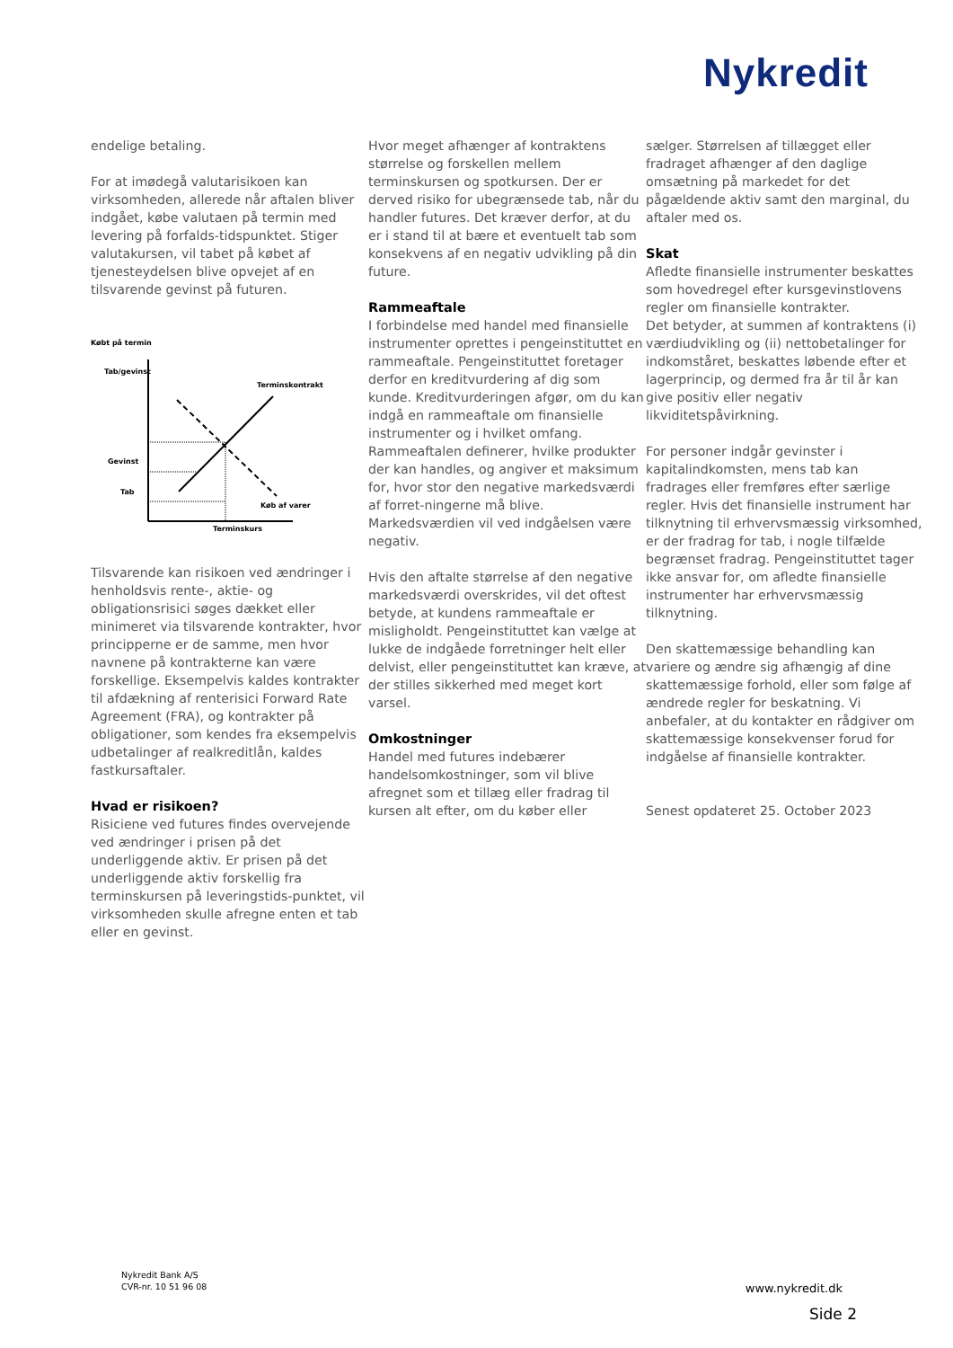Nykredit
endelige betaling.
For at imødegå valutarisikoen kan virksomheden, allerede når aftalen bliver indgået, købe valutaen på termin med levering på forfalds-tidspunktet. Stiger valutakursen, vil tabet på købet af tjenesteydelsen blive opvejet af en tilsvarende gevinst på futuren.
Købt på termin
Tab/gevinst
Terminskontrakt
Gevinst
Tab
Køb af varer
Terminskurs
Tilsvarende kan risikoen ved ændringer i henholdsvis rente-, aktie- og obligationsrisici søges dækket eller minimeret via tilsvarende kontrakter, hvor principperne er de samme, men hvor navnene på kontrakterne kan være forskellige. Eksempelvis kaldes kontrakter til afdækning af renterisici Forward Rate Agreement (FRA), og kontrakter på obligationer, som kendes fra eksempelvis udbetalinger af realkreditlån, kaldes fastkursaftaler.
Hvad er risikoen?
Risiciene ved futures findes overvejende ved ændringer i prisen på det underliggende aktiv. Er prisen på det underliggende aktiv forskellig fra terminskursen på leveringstids-punktet, vil virksomheden skulle afregne enten et tab eller en gevinst.
Hvor meget afhænger af kontraktens størrelse og forskellen mellem terminskursen og spotkursen. Der er derved risiko for ubegrænsede tab, når du handler futures. Det kræver derfor, at du er i stand til at bære et eventuelt tab som konsekvens af en negativ udvikling på din future.
Rammeaftale
I forbindelse med handel med finansielle instrumenter oprettes i pengeinstituttet en rammeaftale. Pengeinstituttet foretager derfor en kreditvurdering af dig som kunde. Kreditvurderingen afgør, om du kan indgå en rammeaftale om finansielle instrumenter og i hvilket omfang. Rammeaftalen definerer, hvilke produkter der kan handles, og angiver et maksimum for, hvor stor den negative markedsværdi af forret-ningerne må blive. Markedsværdien vil ved indgåelsen være negativ.
Hvis den aftalte størrelse af den negative markedsværdi overskrides, vil det oftest betyde, at kundens rammeaftale er misligholdt. Pengeinstituttet kan vælge at lukke de indgåede forretninger helt eller delvist, eller pengeinstituttet kan kræve, at der stilles sikkerhed med meget kort varsel.
Omkostninger
Handel med futures indebærer handelsomkostninger, som vil blive afregnet som et tillæg eller fradrag til kursen alt efter, om du køber eller
sælger. Størrelsen af tillægget eller fradraget afhænger af den daglige omsætning på markedet for det pågældende aktiv samt den marginal, du aftaler med os.
Skat
Afledte finansielle instrumenter beskattes som hovedregel efter kursgevinstlovens regler om finansielle kontrakter.
Det betyder, at summen af kontraktens (i) værdiudvikling og (ii) nettobetalinger for indkomståret, beskattes løbende efter et lagerprincip, og dermed fra år til år kan give positiv eller negativ likviditetspåvirkning.
For personer indgår gevinster i kapitalindkomsten, mens tab kan fradrages eller fremføres efter særlige regler. Hvis det finansielle instrument har tilknytning til erhvervsmæssig virksomhed, er der fradrag for tab, i nogle tilfælde begrænset fradrag. Pengeinstituttet tager ikke ansvar for, om afledte finansielle instrumenter har erhvervsmæssig tilknytning.
Den skattemæssige behandling kan variere og ændre sig afhængig af dine skattemæssige forhold, eller som følge af ændrede regler for beskatning. Vi anbefaler, at du kontakter en rådgiver om skattemæssige konsekvenser forud for indgåelse af finansielle kontrakter.
Senest opdateret 25. October 2023
Nykredit Bank A/S
CVR-nr. 10 51 96 08
www.nykredit.dk
Side 2